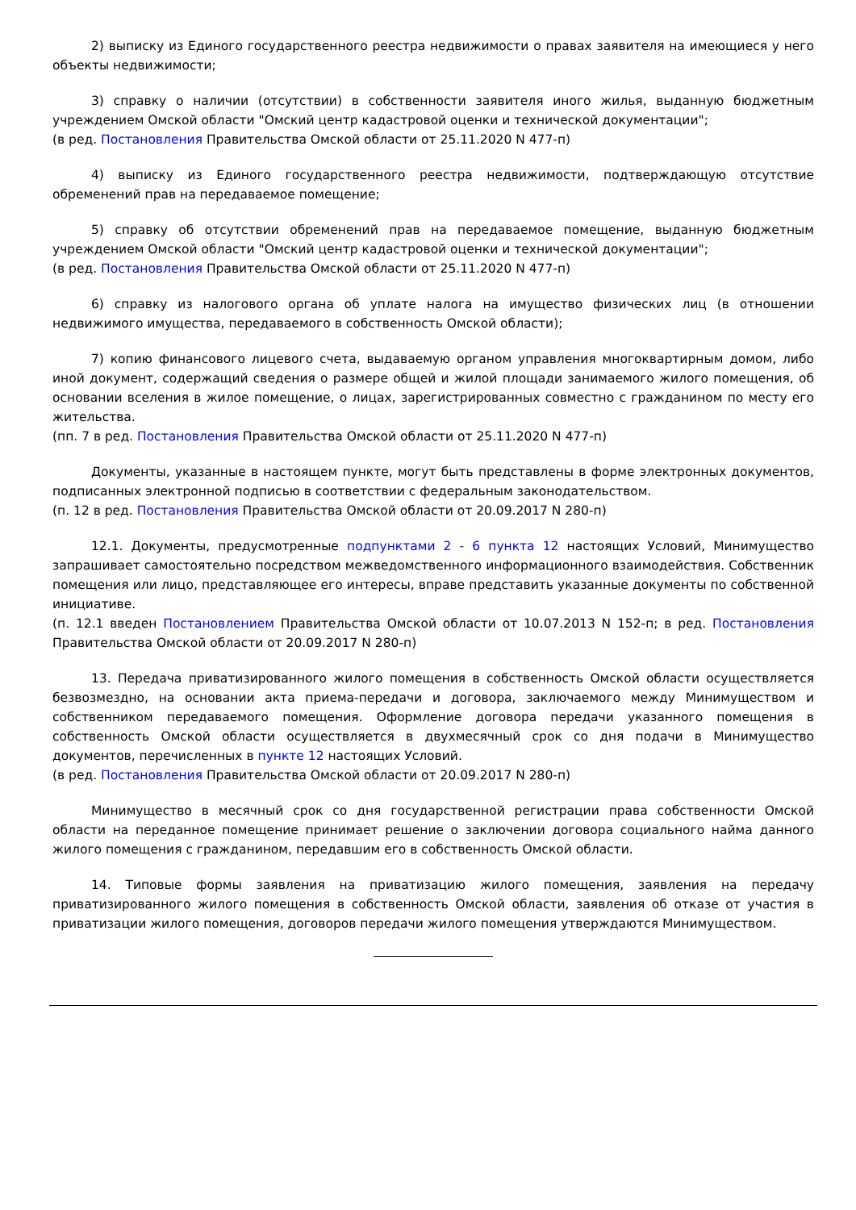2) выписку из Единого государственного реестра недвижимости о правах заявителя на имеющиеся у него объекты недвижимости;
3) справку о наличии (отсутствии) в собственности заявителя иного жилья, выданную бюджетным учреждением Омской области "Омский центр кадастровой оценки и технической документации";
(в ред. Постановления Правительства Омской области от 25.11.2020 N 477-п)
4) выписку из Единого государственного реестра недвижимости, подтверждающую отсутствие обременений прав на передаваемое помещение;
5) справку об отсутствии обременений прав на передаваемое помещение, выданную бюджетным учреждением Омской области "Омский центр кадастровой оценки и технической документации";
(в ред. Постановления Правительства Омской области от 25.11.2020 N 477-п)
6) справку из налогового органа об уплате налога на имущество физических лиц (в отношении недвижимого имущества, передаваемого в собственность Омской области);
7) копию финансового лицевого счета, выдаваемую органом управления многоквартирным домом, либо иной документ, содержащий сведения о размере общей и жилой площади занимаемого жилого помещения, об основании вселения в жилое помещение, о лицах, зарегистрированных совместно с гражданином по месту его жительства.
(пп. 7 в ред. Постановления Правительства Омской области от 25.11.2020 N 477-п)
Документы, указанные в настоящем пункте, могут быть представлены в форме электронных документов, подписанных электронной подписью в соответствии с федеральным законодательством.
(п. 12 в ред. Постановления Правительства Омской области от 20.09.2017 N 280-п)
12.1. Документы, предусмотренные подпунктами 2 - 6 пункта 12 настоящих Условий, Минимущество запрашивает самостоятельно посредством межведомственного информационного взаимодействия. Собственник помещения или лицо, представляющее его интересы, вправе представить указанные документы по собственной инициативе.
(п. 12.1 введен Постановлением Правительства Омской области от 10.07.2013 N 152-п; в ред. Постановления Правительства Омской области от 20.09.2017 N 280-п)
13. Передача приватизированного жилого помещения в собственность Омской области осуществляется безвозмездно, на основании акта приема-передачи и договора, заключаемого между Минимуществом и собственником передаваемого помещения. Оформление договора передачи указанного помещения в собственность Омской области осуществляется в двухмесячный срок со дня подачи в Минимущество документов, перечисленных в пункте 12 настоящих Условий.
(в ред. Постановления Правительства Омской области от 20.09.2017 N 280-п)
Минимущество в месячный срок со дня государственной регистрации права собственности Омской области на переданное помещение принимает решение о заключении договора социального найма данного жилого помещения с гражданином, передавшим его в собственность Омской области.
14. Типовые формы заявления на приватизацию жилого помещения, заявления на передачу приватизированного жилого помещения в собственность Омской области, заявления об отказе от участия в приватизации жилого помещения, договоров передачи жилого помещения утверждаются Минимуществом.